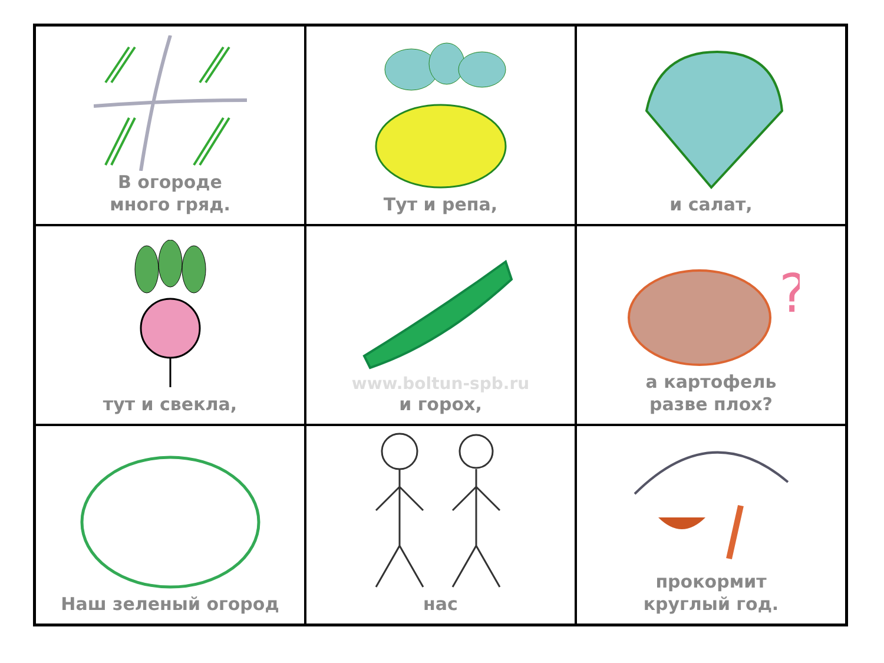| В огороде много гряд. | Тут и репа, | и салат, |
| тут и свекла, | www.boltun-spb.ru и горох, | ? а картофель разве плох? |
| Наш зеленый огород | нас | прокормит круглый год. |